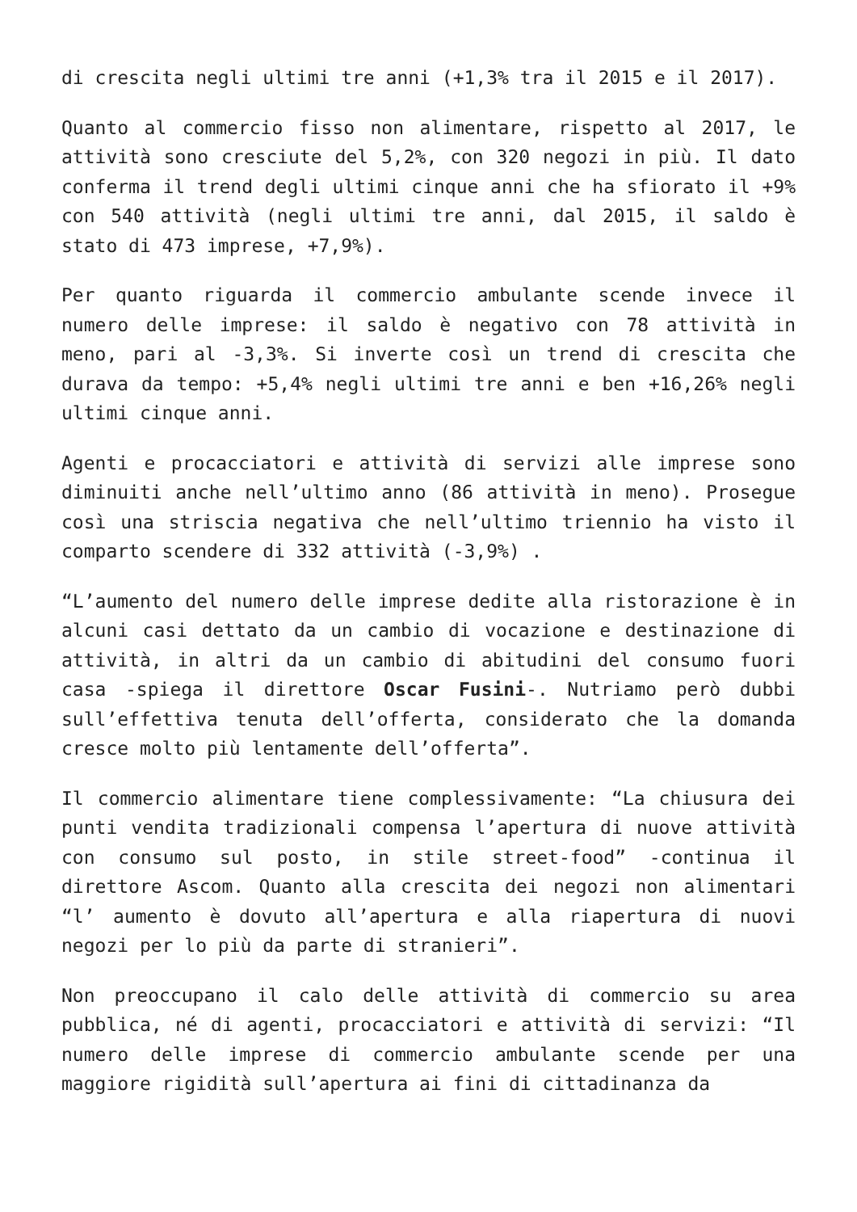di crescita negli ultimi tre anni (+1,3% tra il 2015 e il 2017).
Quanto al commercio fisso non alimentare, rispetto al 2017, le attività sono cresciute del 5,2%, con 320 negozi in più. Il dato conferma il trend degli ultimi cinque anni che ha sfiorato il +9% con 540 attività (negli ultimi tre anni, dal 2015, il saldo è stato di 473 imprese, +7,9%).
Per quanto riguarda il commercio ambulante scende invece il numero delle imprese: il saldo è negativo con 78 attività in meno, pari al -3,3%. Si inverte così un trend di crescita che durava da tempo: +5,4% negli ultimi tre anni e ben +16,26% negli ultimi cinque anni.
Agenti e procacciatori e attività di servizi alle imprese sono diminuiti anche nell’ultimo anno (86 attività in meno). Prosegue così una striscia negativa che nell’ultimo triennio ha visto il comparto scendere di 332 attività (-3,9%) .
“L’aumento del numero delle imprese dedite alla ristorazione è in alcuni casi dettato da un cambio di vocazione e destinazione di attività, in altri da un cambio di abitudini del consumo fuori casa -spiega il direttore Oscar Fusini-. Nutriamo però dubbi sull’effettiva tenuta dell’offerta, considerato che la domanda cresce molto più lentamente dell’offerta”.
Il commercio alimentare tiene complessivamente: “La chiusura dei punti vendita tradizionali compensa l’apertura di nuove attività con consumo sul posto, in stile street-food” -continua il direttore Ascom. Quanto alla crescita dei negozi non alimentari “l’ aumento è dovuto all’apertura e alla riapertura di nuovi negozi per lo più da parte di stranieri”.
Non preoccupano il calo delle attività di commercio su area pubblica, né di agenti, procacciatori e attività di servizi: “Il numero delle imprese di commercio ambulante scende per una maggiore rigidità sull’apertura ai fini di cittadinanza da